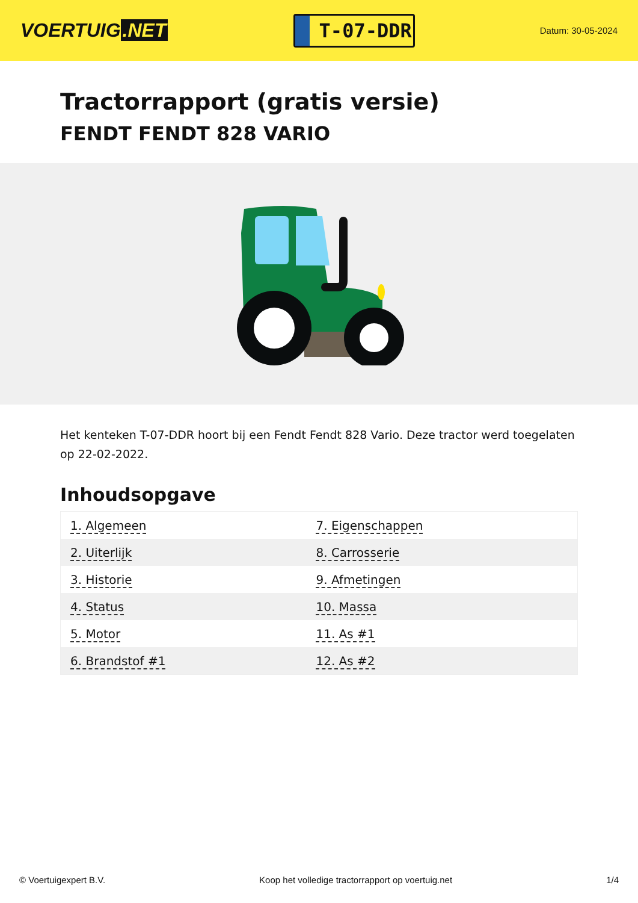VOERTUIG.NET
T-07-DDR
Datum: 30-05-2024
Tractorrapport (gratis versie)
FENDT FENDT 828 VARIO
Het kenteken T-07-DDR hoort bij een Fendt Fendt 828 Vario. Deze tractor werd toegelaten op 22-02-2022.
Inhoudsopgave
| 1. Algemeen | 7. Eigenschappen |
| 2. Uiterlijk | 8. Carrosserie |
| 3. Historie | 9. Afmetingen |
| 4. Status | 10. Massa |
| 5. Motor | 11. As #1 |
| 6. Brandstof #1 | 12. As #2 |
© Voertuigexpert B.V. Koop het volledige tractorrapport op voertuig.net 1/4